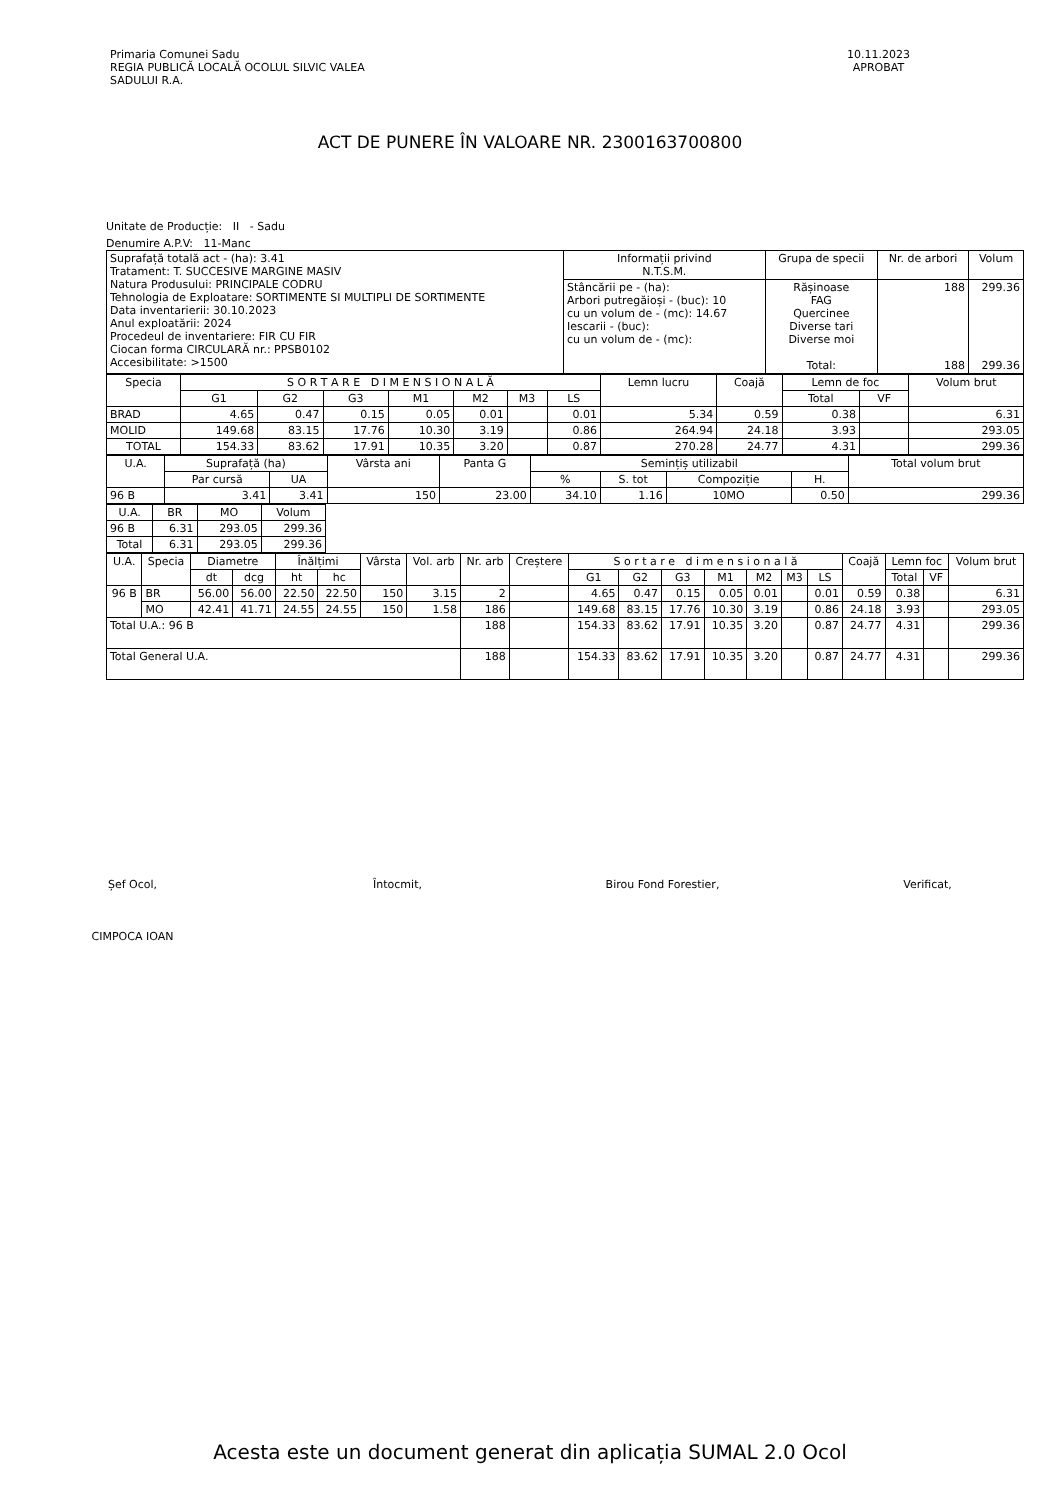Primaria Comunei Sadu
REGIA PUBLICĂ LOCALĂ OCOLUL SILVIC VALEA
SADULUI R.A.
10.11.2023
APROBAT
ACT DE PUNERE ÎN VALOARE NR. 2300163700800
Unitate de Producție: II - Sadu
Denumire A.P.V: 11-Manc
| Suprafață totală act - (ha): 3.41 Tratament: T. SUCCESIVE MARGINE MASIV Natura Produsului: PRINCIPALE CODRU Tehnologia de Exploatare: SORTIMENTE SI MULTIPLI DE SORTIMENTE Data inventarierii: 30.10.2023 Anul exploatării: 2024 Procedeul de inventariere: FIR CU FIR Ciocan forma CIRCULARĂ nr.: PPSB0102 Accesibilitate: >1500 | Informații privind N.T.S.M. | Grupa de specii | Nr. de arbori | Volum |
| | Stâncării pe - (ha): Arbori putregăioși - (buc): 10 cu un volum de - (mc): 14.67 Iescarii - (buc): cu un volum de - (mc): | Rășinoase FAG Quercinee Diverse tari Diverse moi Total: | 188 188 | 299.36 299.36 |
| Specia | S O R T A R E D I M E N S I O N A L Ă | | | | | | | Lemn lucru | Coajă | Lemn de foc | | Volum brut |
| --- | --- | --- | --- | --- | --- | --- | --- | --- | --- | --- | --- | --- |
| | G1 | G2 | G3 | M1 | M2 | M3 | LS | | | Total | VF | |
| BRAD | 4.65 | 0.47 | 0.15 | 0.05 | 0.01 | | 0.01 | 5.34 | 0.59 | 0.38 | | 6.31 |
| MOLID | 149.68 | 83.15 | 17.76 | 10.30 | 3.19 | | 0.86 | 264.94 | 24.18 | 3.93 | | 293.05 |
| TOTAL | 154.33 | 83.62 | 17.91 | 10.35 | 3.20 | | 0.87 | 270.28 | 24.77 | 4.31 | | 299.36 |
| U.A. | Suprafață (ha) | | Vârsta ani | Panta G | Semințiș utilizabil | | | | Total volum brut |
| --- | --- | --- | --- | --- | --- | --- | --- | --- | --- |
| | Par cursă | UA | | | % | S. tot | Compoziție | H. | |
| 96 B | 3.41 | 3.41 | 150 | 23.00 | 34.10 | 1.16 | 10MO | 0.50 | 299.36 |
| U.A. | BR | MO | Volum |
| --- | --- | --- | --- |
| 96 B | 6.31 | 293.05 | 299.36 |
| Total | 6.31 | 293.05 | 299.36 |
| U.A. | Specia | Diametre | | Înălțimi | | Vârsta | Vol. arb | Nr. arb | Creștere | S o r t a r e d i m e n s i o n a l ă | | | | | | | Coajă | Lemn foc | | Volum brut |
| --- | --- | --- | --- | --- | --- | --- | --- | --- | --- | --- | --- | --- | --- | --- | --- | --- | --- | --- | --- | --- |
| | | dt | dcg | ht | hc | | | | | G1 | G2 | G3 | M1 | M2 | M3 | LS | | Total | VF | |
| 96 B | BR | 56.00 | 56.00 | 22.50 | 22.50 | 150 | 3.15 | 2 | | 4.65 | 0.47 | 0.15 | 0.05 | 0.01 | | 0.01 | 0.59 | 0.38 | | 6.31 |
| | MO | 42.41 | 41.71 | 24.55 | 24.55 | 150 | 1.58 | 186 | | 149.68 | 83.15 | 17.76 | 10.30 | 3.19 | | 0.86 | 24.18 | 3.93 | | 293.05 |
| Total U.A.: 96 B | | | | | | | | 188 | | 154.33 | 83.62 | 17.91 | 10.35 | 3.20 | | 0.87 | 24.77 | 4.31 | | 299.36 |
| Total General U.A. | | | | | | | | 188 | | 154.33 | 83.62 | 17.91 | 10.35 | 3.20 | | 0.87 | 24.77 | 4.31 | | 299.36 |
Șef Ocol,
CIMPOCA IOAN
Întocmit, Birou Fond Forestier, Verificat,
Acesta este un document generat din aplicația SUMAL 2.0 Ocol